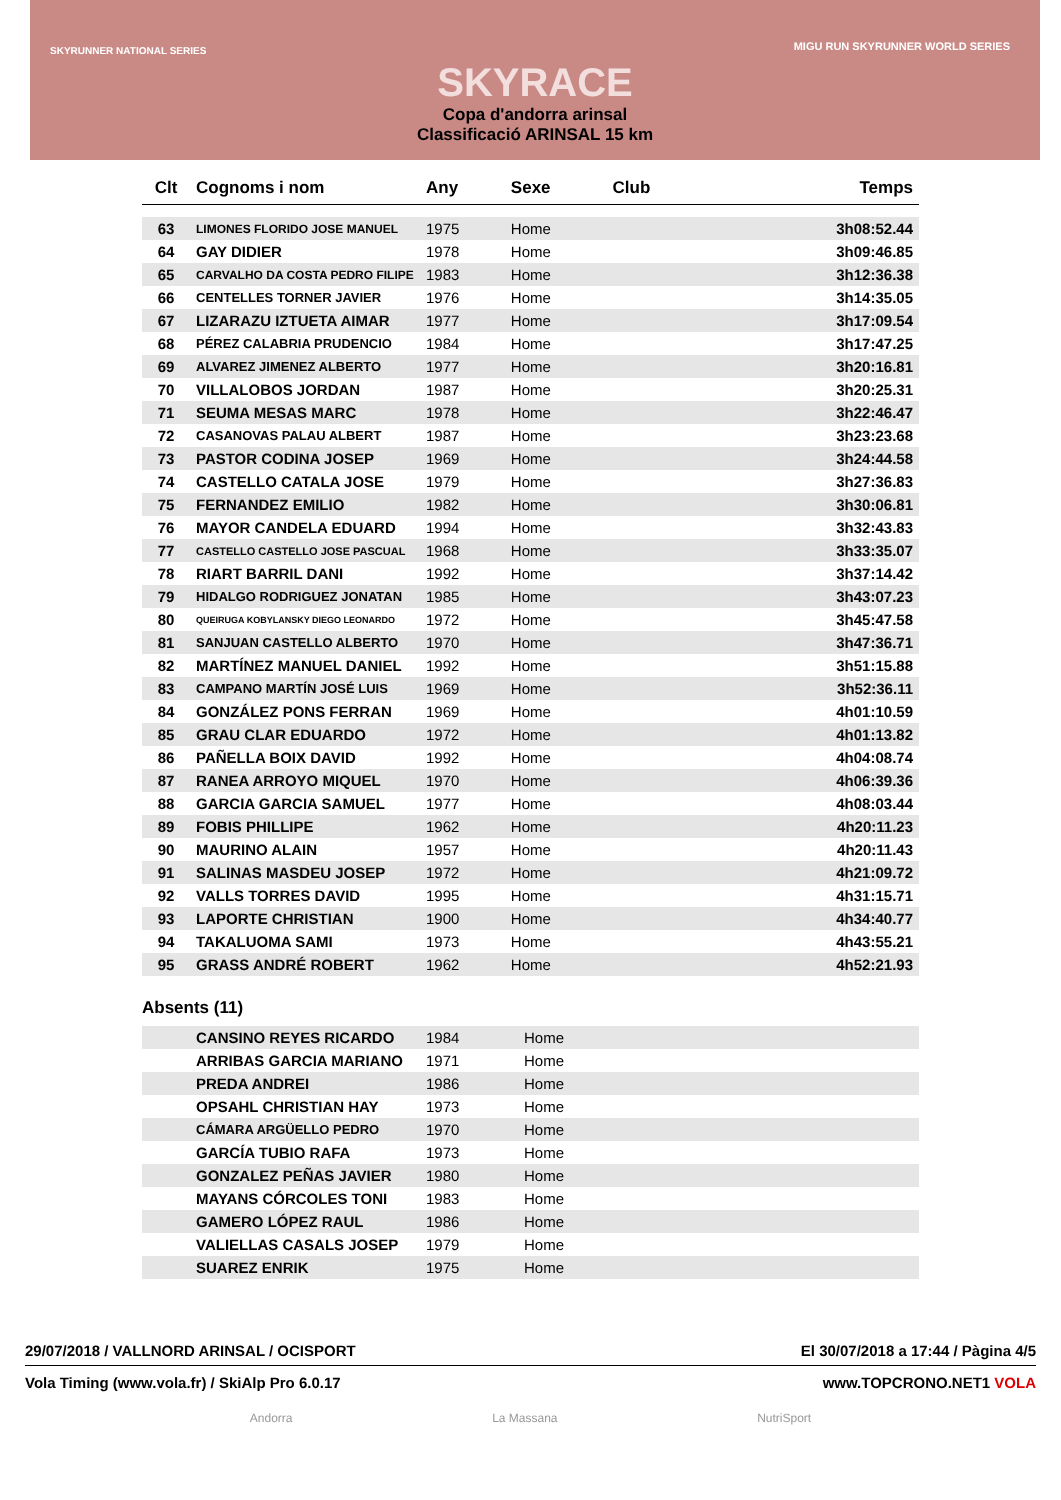SKYRUNNER NATIONAL SERIES
MIGU RUN SKYRUNNER WORLD SERIES
SKYRACE
Copa d'andorra arinsal
Classificació ARINSAL 15 km
| Clt | Cognoms i nom | Any | Sexe | Club | Temps |
| --- | --- | --- | --- | --- | --- |
| 63 | LIMONES FLORIDO JOSE MANUEL | 1975 | Home | | 3h08:52.44 |
| 64 | GAY DIDIER | 1978 | Home | | 3h09:46.85 |
| 65 | CARVALHO DA COSTA PEDRO FILIPE | 1983 | Home | | 3h12:36.38 |
| 66 | CENTELLES TORNER JAVIER | 1976 | Home | | 3h14:35.05 |
| 67 | LIZARAZU IZTUETA AIMAR | 1977 | Home | | 3h17:09.54 |
| 68 | PÉREZ CALABRIA PRUDENCIO | 1984 | Home | | 3h17:47.25 |
| 69 | ALVAREZ JIMENEZ ALBERTO | 1977 | Home | | 3h20:16.81 |
| 70 | VILLALOBOS JORDAN | 1987 | Home | | 3h20:25.31 |
| 71 | SEUMA MESAS MARC | 1978 | Home | | 3h22:46.47 |
| 72 | CASANOVAS PALAU ALBERT | 1987 | Home | | 3h23:23.68 |
| 73 | PASTOR CODINA JOSEP | 1969 | Home | | 3h24:44.58 |
| 74 | CASTELLO CATALA JOSE | 1979 | Home | | 3h27:36.83 |
| 75 | FERNANDEZ EMILIO | 1982 | Home | | 3h30:06.81 |
| 76 | MAYOR CANDELA EDUARD | 1994 | Home | | 3h32:43.83 |
| 77 | CASTELLO CASTELLO JOSE PASCUAL | 1968 | Home | | 3h33:35.07 |
| 78 | RIART BARRIL DANI | 1992 | Home | | 3h37:14.42 |
| 79 | HIDALGO RODRIGUEZ JONATAN | 1985 | Home | | 3h43:07.23 |
| 80 | QUEIRUGA KOBYLANSKY DIEGO LEONARDO | 1972 | Home | | 3h45:47.58 |
| 81 | SANJUAN CASTELLO ALBERTO | 1970 | Home | | 3h47:36.71 |
| 82 | MARTÍNEZ MANUEL DANIEL | 1992 | Home | | 3h51:15.88 |
| 83 | CAMPANO MARTÍN JOSÉ LUIS | 1969 | Home | | 3h52:36.11 |
| 84 | GONZÁLEZ PONS FERRAN | 1969 | Home | | 4h01:10.59 |
| 85 | GRAU CLAR EDUARDO | 1972 | Home | | 4h01:13.82 |
| 86 | PAÑELLA BOIX DAVID | 1992 | Home | | 4h04:08.74 |
| 87 | RANEA ARROYO MIQUEL | 1970 | Home | | 4h06:39.36 |
| 88 | GARCIA GARCIA SAMUEL | 1977 | Home | | 4h08:03.44 |
| 89 | FOBIS PHILLIPE | 1962 | Home | | 4h20:11.23 |
| 90 | MAURINO ALAIN | 1957 | Home | | 4h20:11.43 |
| 91 | SALINAS MASDEU JOSEP | 1972 | Home | | 4h21:09.72 |
| 92 | VALLS TORRES DAVID | 1995 | Home | | 4h31:15.71 |
| 93 | LAPORTE CHRISTIAN | 1900 | Home | | 4h34:40.77 |
| 94 | TAKALUOMA SAMI | 1973 | Home | | 4h43:55.21 |
| 95 | GRASS ANDRÉ ROBERT | 1962 | Home | | 4h52:21.93 |
Absents (11)
| | CANSINO REYES RICARDO | 1984 | Home |
| | ARRIBAS GARCIA MARIANO | 1971 | Home |
| | PREDA ANDREI | 1986 | Home |
| | OPSAHL CHRISTIAN HAY | 1973 | Home |
| | CÁMARA ARGÜELLO PEDRO | 1970 | Home |
| | GARCÍA TUBIO RAFA | 1973 | Home |
| | GONZALEZ PEÑAS JAVIER | 1980 | Home |
| | MAYANS CÓRCOLES TONI | 1983 | Home |
| | GAMERO LÓPEZ RAUL | 1986 | Home |
| | VALIELLAS CASALS JOSEP | 1979 | Home |
| | SUAREZ ENRIK | 1975 | Home |
29/07/2018 / VALLNORD ARINSAL / OCISPORT El 30/07/2018 a 17:44 / Pàgina 4/5
Vola Timing (www.vola.fr) / SkiAlp Pro 6.0.17 www.TOPCRONO.NET1 VOLA
Andorra La Massana NutriSport